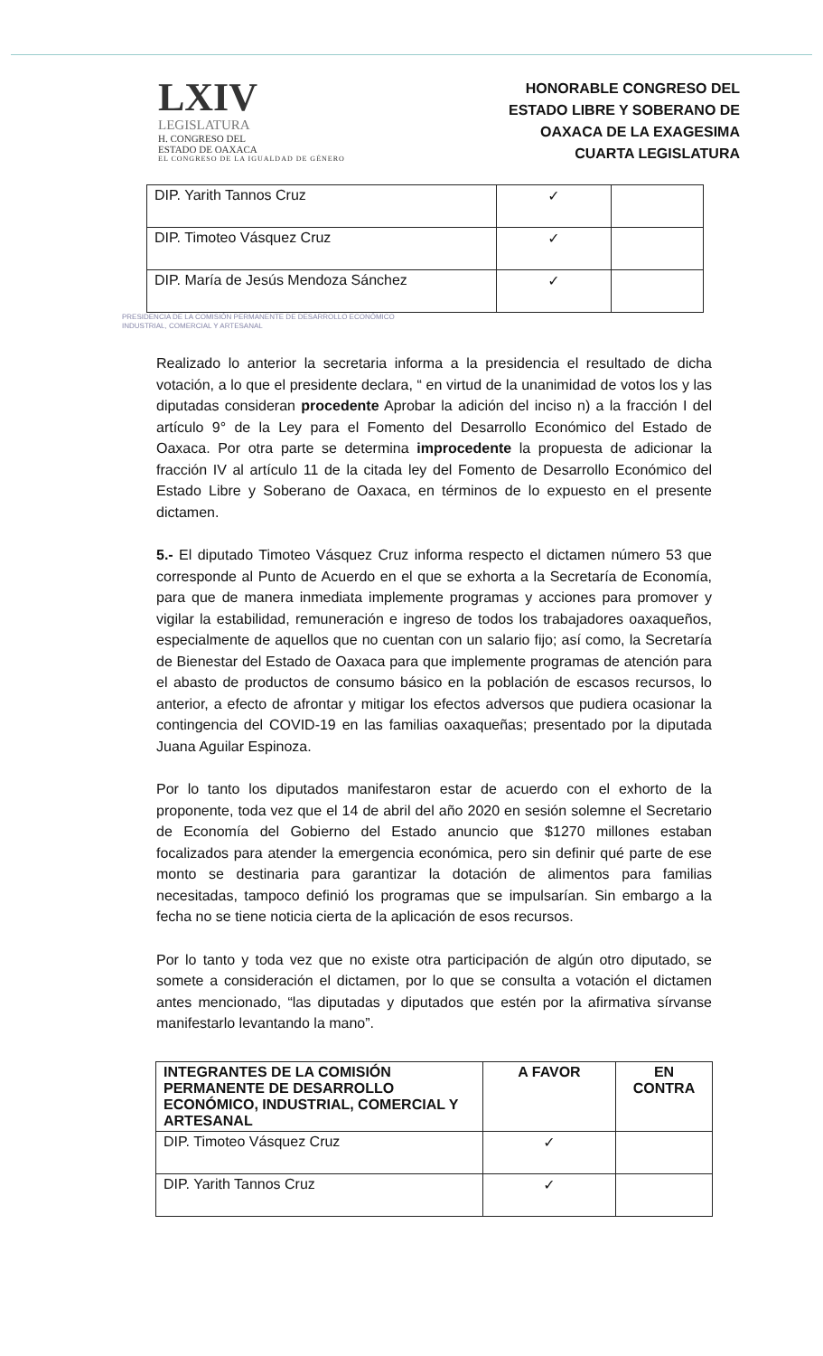LXIV
LEGISLATURA
H. CONGRESO DEL
ESTADO DE OAXACA
EL CONGRESO DE LA IGUALDAD DE GÉNERO
HONORABLE CONGRESO DEL
ESTADO LIBRE Y SOBERANO DE
OAXACA DE LA EXAGESIMA
CUARTA LEGISLATURA
| DIP. Yarith Tannos Cruz | ✓ | |
| DIP. Timoteo Vásquez Cruz | ✓ | |
| DIP. María de Jesús Mendoza Sánchez | ✓ | |
PRESIDENCIA DE LA COMISIÓN PERMANENTE DE DESARROLLO ECONÓMICO
INDUSTRIAL, COMERCIAL Y ARTESANAL
Realizado lo anterior la secretaria informa a la presidencia el resultado de dicha votación, a lo que el presidente declara, “ en virtud de la unanimidad de votos los y las diputadas consideran procedente Aprobar la adición del inciso n) a la fracción I del artículo 9° de la Ley para el Fomento del Desarrollo Económico del Estado de Oaxaca. Por otra parte se determina improcedente la propuesta de adicionar la fracción IV al artículo 11 de la citada ley del Fomento de Desarrollo Económico del Estado Libre y Soberano de Oaxaca, en términos de lo expuesto en el presente dictamen.
5.- El diputado Timoteo Vásquez Cruz informa respecto el dictamen número 53 que corresponde al Punto de Acuerdo en el que se exhorta a la Secretaría de Economía, para que de manera inmediata implemente programas y acciones para promover y vigilar la estabilidad, remuneración e ingreso de todos los trabajadores oaxaqueños, especialmente de aquellos que no cuentan con un salario fijo; así como, la Secretaría de Bienestar del Estado de Oaxaca para que implemente programas de atención para el abasto de productos de consumo básico en la población de escasos recursos, lo anterior, a efecto de afrontar y mitigar los efectos adversos que pudiera ocasionar la contingencia del COVID-19 en las familias oaxaqueñas; presentado por la diputada Juana Aguilar Espinoza.
Por lo tanto los diputados manifestaron estar de acuerdo con el exhorto de la proponente, toda vez que el 14 de abril del año 2020 en sesión solemne el Secretario de Economía del Gobierno del Estado anuncio que $1270 millones estaban focalizados para atender la emergencia económica, pero sin definir qué parte de ese monto se destinaria para garantizar la dotación de alimentos para familias necesitadas, tampoco definió los programas que se impulsarían. Sin embargo a la fecha no se tiene noticia cierta de la aplicación de esos recursos.
Por lo tanto y toda vez que no existe otra participación de algún otro diputado, se somete a consideración el dictamen, por lo que se consulta a votación el dictamen antes mencionado, “las diputadas y diputados que estén por la afirmativa sírvanse manifestarlo levantando la mano”.
| INTEGRANTES DE LA COMISIÓN PERMANENTE DE DESARROLLO ECONÓMICO, INDUSTRIAL, COMERCIAL Y ARTESANAL | A FAVOR | EN CONTRA |
| --- | --- | --- |
| DIP. Timoteo Vásquez Cruz | ✓ | |
| DIP. Yarith Tannos Cruz | ✓ | |